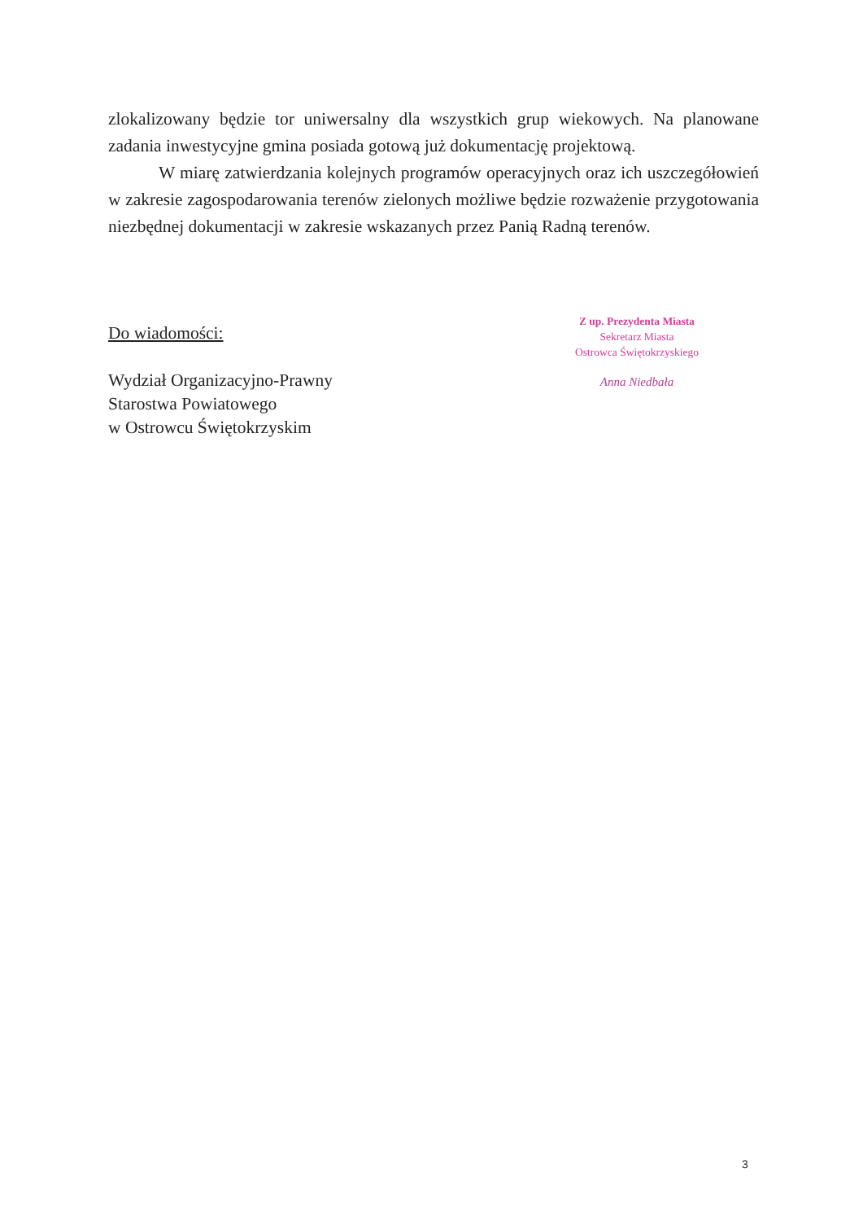zlokalizowany będzie tor uniwersalny dla wszystkich grup wiekowych. Na planowane zadania inwestycyjne gmina posiada gotową już dokumentację projektową.
W miarę zatwierdzania kolejnych programów operacyjnych oraz ich uszczegółowień w zakresie zagospodarowania terenów zielonych możliwe będzie rozważenie przygotowania niezbędnej dokumentacji w zakresie wskazanych przez Panią Radną terenów.
Do wiadomości:
Wydział Organizacyjno-Prawny
Starostwa Powiatowego
w Ostrowcu Świętokrzyskim
Z up. Prezydenta Miasta
Sekretarz Miasta
Ostrowca Świętokrzyskiego
Anna Niedbała
3